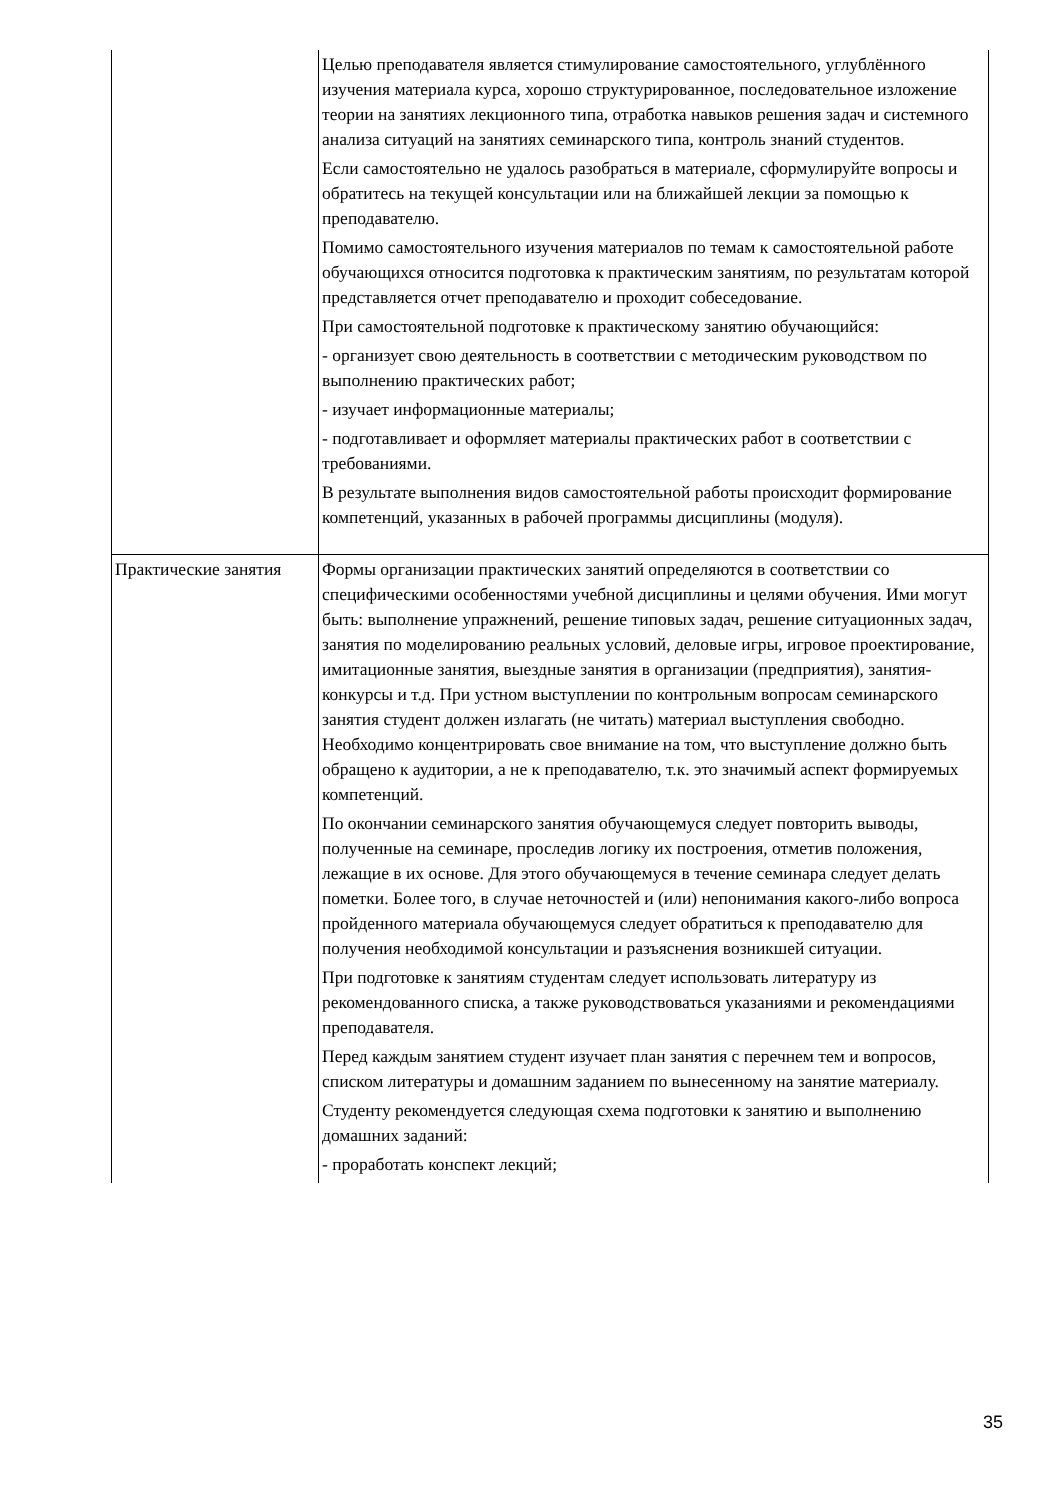| | Целью преподавателя является стимулирование самостоятельного, углублённого изучения материала курса, хорошо структурированное, последовательное изложение теории на занятиях лекционного типа, отработка навыков решения задач и системного анализа ситуаций на занятиях семинарского типа, контроль знаний студентов. Если самостоятельно не удалось разобраться в материале, сформулируйте вопросы и обратитесь на текущей консультации или на ближайшей лекции за помощью к преподавателю. Помимо самостоятельного изучения материалов по темам к самостоятельной работе обучающихся относится подготовка к практическим занятиям, по результатам которой представляется отчет преподавателю и проходит собеседование. При самостоятельной подготовке к практическому занятию обучающийся: - организует свою деятельность в соответствии с методическим руководством по выполнению практических работ; - изучает информационные материалы; - подготавливает и оформляет материалы практических работ в соответствии с требованиями. В результате выполнения видов самостоятельной работы происходит формирование компетенций, указанных в рабочей программы дисциплины (модуля). |
| Практические занятия | Формы организации практических занятий определяются в соответствии со специфическими особенностями учебной дисциплины и целями обучения. Ими могут быть: выполнение упражнений, решение типовых задач, решение ситуационных задач, занятия по моделированию реальных условий, деловые игры, игровое проектирование, имитационные занятия, выездные занятия в организации (предприятия), занятия-конкурсы и т.д. При устном выступлении по контрольным вопросам семинарского занятия студент должен излагать (не читать) материал выступления свободно. Необходимо концентрировать свое внимание на том, что выступление должно быть обращено к аудитории, а не к преподавателю, т.к. это значимый аспект формируемых компетенций. По окончании семинарского занятия обучающемуся следует повторить выводы, полученные на семинаре, проследив логику их построения, отметив положения, лежащие в их основе. Для этого обучающемуся в течение семинара следует делать пометки. Более того, в случае неточностей и (или) непонимания какого-либо вопроса пройденного материала обучающемуся следует обратиться к преподавателю для получения необходимой консультации и разъяснения возникшей ситуации. При подготовке к занятиям студентам следует использовать литературу из рекомендованного списка, а также руководствоваться указаниями и рекомендациями преподавателя. Перед каждым занятием студент изучает план занятия с перечнем тем и вопросов, списком литературы и домашним заданием по вынесенному на занятие материалу. Студенту рекомендуется следующая схема подготовки к занятию и выполнению домашних заданий: - проработать конспект лекций; |
35